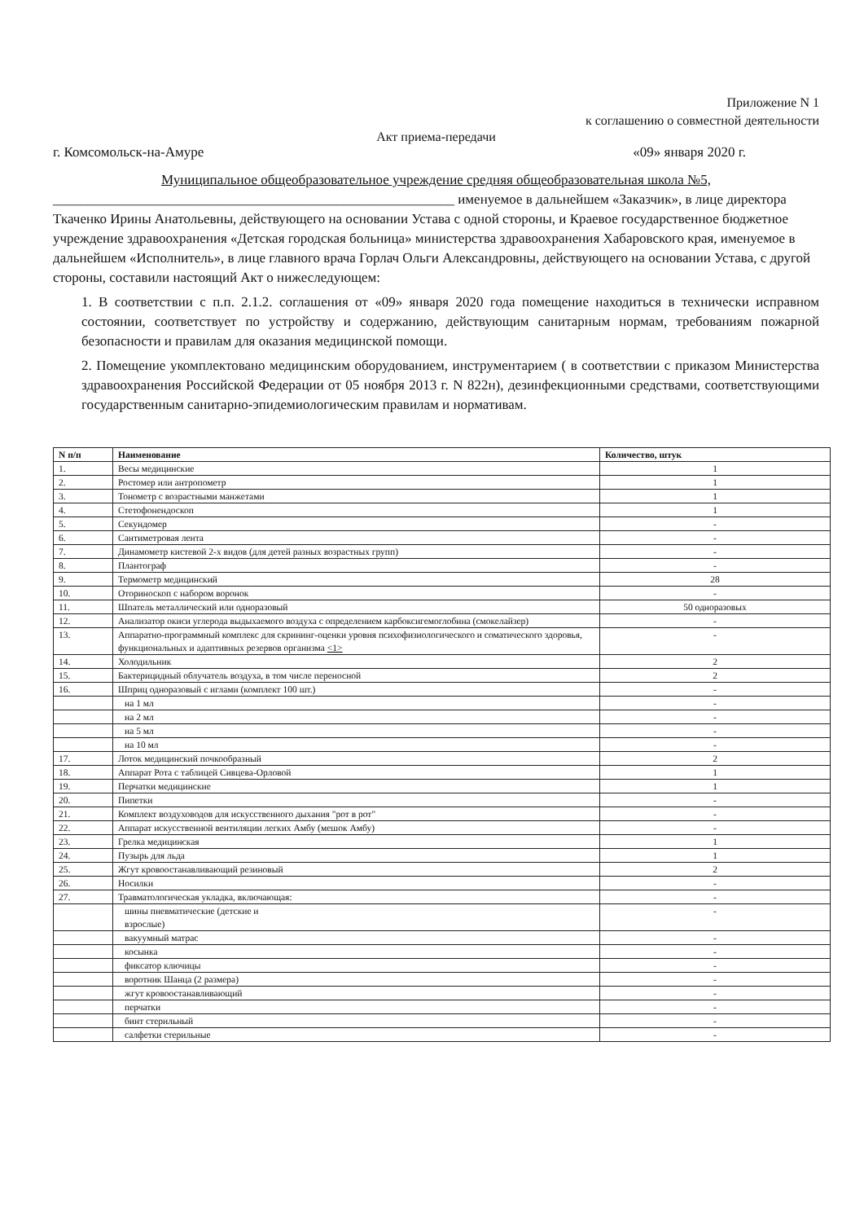Приложение N 1
к соглашению о совместной деятельности
Акт приема-передачи
г. Комсомольск-на-Амуре «09» января 2020 г.
Муниципальное общеобразовательное учреждение средняя общеобразовательная школа №5,
__________________________________________________________ именуемое в дальнейшем «Заказчик», в лице директора Ткаченко Ирины Анатольевны, действующего на основании Устава с одной стороны, и Краевое государственное бюджетное учреждение здравоохранения «Детская городская больница» министерства здравоохранения Хабаровского края, именуемое в дальнейшем «Исполнитель», в лице главного врача Горлач Ольги Александровны, действующего на основании Устава, с другой стороны, составили настоящий Акт о нижеследующем:
1. В соответствии с п.п. 2.1.2. соглашения от «09» января 2020 года помещение находиться в технически исправном состоянии, соответствует по устройству и содержанию, действующим санитарным нормам, требованиям пожарной безопасности и правилам для оказания медицинской помощи.
2. Помещение укомплектовано медицинским оборудованием, инструментарием ( в соответствии с приказом Министерства здравоохранения Российской Федерации от 05 ноября 2013 г. N 822н), дезинфекционными средствами, соответствующими государственным санитарно-эпидемиологическим правилам и нормативам.
| N п/п | Наименование | Количество, штук |
| --- | --- | --- |
| 1. | Весы медицинские | 1 |
| 2. | Ростомер или антропометр | 1 |
| 3. | Тонометр с возрастными манжетами | 1 |
| 4. | Стетофонендоскоп | 1 |
| 5. | Секундомер | - |
| 6. | Сантиметровая лента | - |
| 7. | Динамометр кистевой 2-х видов (для детей разных возрастных групп) | - |
| 8. | Плантограф | - |
| 9. | Термометр медицинский | 28 |
| 10. | Оториноскоп с набором воронок | - |
| 11. | Шпатель металлический или одноразовый | 50 одноразовых |
| 12. | Анализатор окиси углерода выдыхаемого воздуха с определением карбоксигемоглобина (смокелайзер) | - |
| 13. | Аппаратно-программный комплекс для скрининг-оценки уровня психофизиологического и соматического здоровья, функциональных и адаптивных резервов организма <1> | - |
| 14. | Холодильник | 2 |
| 15. | Бактерицидный облучатель воздуха, в том числе переносной | 2 |
| 16. | Шприц одноразовый с иглами (комплект 100 шт.) | - |
| | на 1 мл | - |
| | на 2 мл | - |
| | на 5 мл | - |
| | на 10 мл | - |
| 17. | Лоток медицинский почкообразный | 2 |
| 18. | Аппарат Рота с таблицей Сивцева-Орловой | 1 |
| 19. | Перчатки медицинские | 1 |
| 20. | Пипетки | - |
| 21. | Комплект воздуховодов для искусственного дыхания "рот в рот" | - |
| 22. | Аппарат искусственной вентиляции легких Амбу (мешок Амбу) | - |
| 23. | Грелка медицинская | 1 |
| 24. | Пузырь для льда | 1 |
| 25. | Жгут кровоостанавливающий резиновый | 2 |
| 26. | Носилки | - |
| 27. | Травматологическая укладка, включающая: | - |
| | шины пневматические (детские и взрослые) | - |
| | вакуумный матрас | - |
| | косынка | - |
| | фиксатор ключицы | - |
| | воротник Шанца (2 размера) | - |
| | жгут кровоостанавливающий | - |
| | перчатки | - |
| | бинт стерильный | - |
| | салфетки стерильные | - |